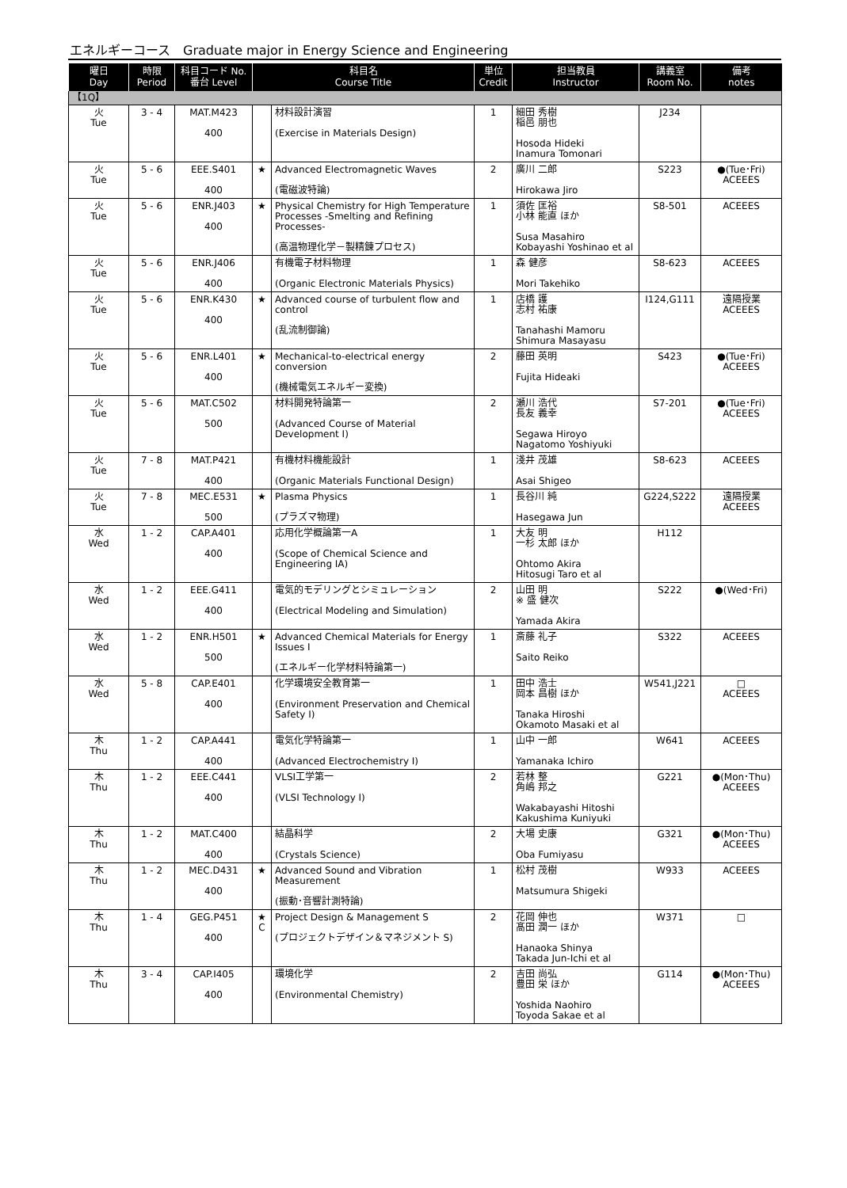エネルギーコース　Graduate major in Energy Science and Engineering
| 曜日 Day | 時限 Period | 科目コード No. 番台 Level | 科目名 Course Title | | 単位 Credit | 担当教員 Instructor | 講義室 Room No. | 備考 notes |
| --- | --- | --- | --- | --- | --- | --- | --- | --- |
| 【1Q】 | | | | | | | | |
| 火 Tue | 3 - 4 | MAT.M423 400 | | 材料設計演習 (Exercise in Materials Design) | 1 | 細田 秀樹 稲邑 朋也 Hosoda Hideki Inamura Tomonari | J234 | |
| 火 Tue | 5 - 6 | EEE.S401 400 | ★ | Advanced Electromagnetic Waves (電磁波特論) | 2 | 廣川 二郎 Hirokawa Jiro | S223 | ●(Tue･Fri) ACEEES |
| 火 Tue | 5 - 6 | ENR.J403 400 | ★ | Physical Chemistry for High Temperature Processes -Smelting and Refining Processes- (高温物理化学－製精錬プロセス) | 1 | 須佐 匡裕 小林 能直 ほか Susa Masahiro Kobayashi Yoshinao et al | S8-501 | ACEEES |
| 火 Tue | 5 - 6 | ENR.J406 400 | | 有機電子材料物理 (Organic Electronic Materials Physics) | 1 | 森 健彦 Mori Takehiko | S8-623 | ACEEES |
| 火 Tue | 5 - 6 | ENR.K430 400 | ★ | Advanced course of turbulent flow and control (乱流制御論) | 1 | 店橋 護 志村 祐康 Tanahashi Mamoru Shimura Masayasu | I124,G111 | 遠隔授業 ACEEES |
| 火 Tue | 5 - 6 | ENR.L401 400 | ★ | Mechanical-to-electrical energy conversion (機械電気エネルギー変換) | 2 | 藤田 英明 Fujita Hideaki | S423 | ●(Tue･Fri) ACEEES |
| 火 Tue | 5 - 6 | MAT.C502 500 | | 材料開発特論第一 (Advanced Course of Material Development I) | 2 | 瀬川 浩代 長友 義幸 Segawa Hiroyo Nagatomo Yoshiyuki | S7-201 | ●(Tue･Fri) ACEEES |
| 火 Tue | 7 - 8 | MAT.P421 400 | | 有機材料機能設計 (Organic Materials Functional Design) | 1 | 淺井 茂雄 Asai Shigeo | S8-623 | ACEEES |
| 火 Tue | 7 - 8 | MEC.E531 500 | ★ | Plasma Physics (プラズマ物理) | 1 | 長谷川 純 Hasegawa Jun | G224,S222 | 遠隔授業 ACEEES |
| 水 Wed | 1 - 2 | CAP.A401 400 | | 応用化学概論第一A (Scope of Chemical Science and Engineering IA) | 1 | 大友 明 一杉 太郎 ほか Ohtomo Akira Hitosugi Taro et al | H112 | |
| 水 Wed | 1 - 2 | EEE.G411 400 | | 電気的モデリングとシミュレーション (Electrical Modeling and Simulation) | 2 | 山田 明 ※ 盛 健次 Yamada Akira | S222 | ●(Wed･Fri) |
| 水 Wed | 1 - 2 | ENR.H501 500 | ★ | Advanced Chemical Materials for Energy Issues I (エネルギー化学材料特論第一) | 1 | 斎藤 礼子 Saito Reiko | S322 | ACEEES |
| 水 Wed | 5 - 8 | CAP.E401 400 | | 化学環境安全教育第一 (Environment Preservation and Chemical Safety I) | 1 | 田中 浩士 岡本 昌樹 ほか Tanaka Hiroshi Okamoto Masaki et al | W541,J221 | □ ACEEES |
| 木 Thu | 1 - 2 | CAP.A441 400 | | 電気化学特論第一 (Advanced Electrochemistry I) | 1 | 山中 一郎 Yamanaka Ichiro | W641 | ACEEES |
| 木 Thu | 1 - 2 | EEE.C441 400 | | VLSI工学第一 (VLSI Technology I) | 2 | 若林 整 角嶋 邦之 Wakabayashi Hitoshi Kakushima Kuniyuki | G221 | ●(Mon･Thu) ACEEES |
| 木 Thu | 1 - 2 | MAT.C400 400 | | 結晶科学 (Crystals Science) | 2 | 大場 史康 Oba Fumiyasu | G321 | ●(Mon･Thu) ACEEES |
| 木 Thu | 1 - 2 | MEC.D431 400 | ★ | Advanced Sound and Vibration Measurement (振動･音響計測特論) | 1 | 松村 茂樹 Matsumura Shigeki | W933 | ACEEES |
| 木 Thu | 1 - 4 | GEG.P451 400 | ★ C | Project Design & Management S (プロジェクトデザイン＆マネジメント S) | 2 | 花岡 伸也 髙田 潤一 ほか Hanaoka Shinya Takada Jun-Ichi et al | W371 | □ |
| 木 Thu | 3 - 4 | CAP.I405 400 | | 環境化学 (Environmental Chemistry) | 2 | 吉田 尚弘 豊田 栄 ほか Yoshida Naohiro Toyoda Sakae et al | G114 | ●(Mon･Thu) ACEEES |